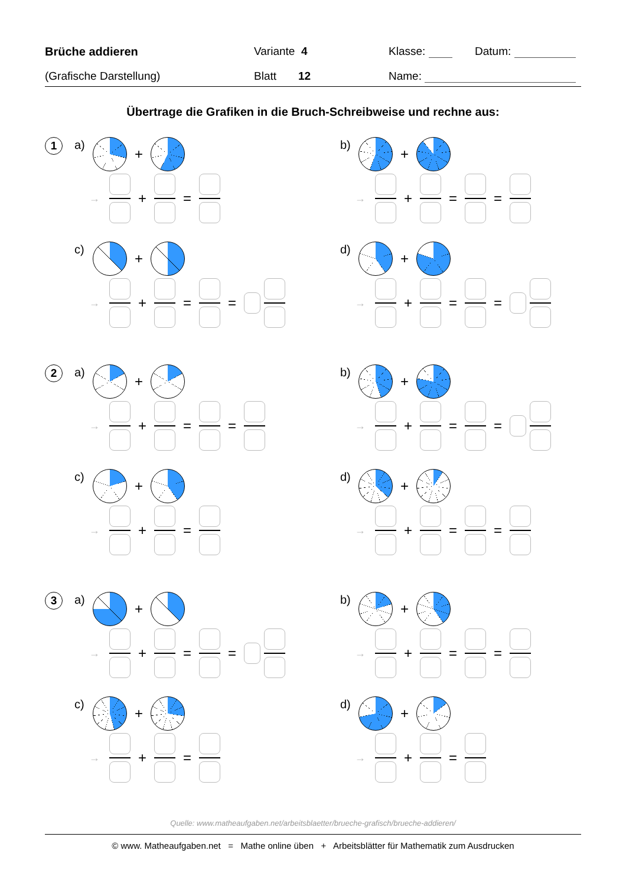Brüche addieren Variante 4 Klasse: Datum:
(Grafische Darstellung) Blatt 12 Name:
Übertrage die Grafiken in die Bruch-Schreibweise und rechne aus:
1
a) +
→
+ =
b) +
→
+ = =
c) +
→
+ = =
d) +
→
+ = =
2
a) +
→
+ = =
b) +
→
+ = =
c) +
→
+ =
d) +
→
+ = =
3
a) +
→
+ = =
b) +
→
+ = =
c) +
→
+ =
d) +
→
+ =
Quelle: www.matheaufgaben.net/arbeitsblaetter/brueche-grafisch/brueche-addieren/
© www. Matheaufgaben.net = Mathe online üben + Arbeitsblätter für Mathematik zum Ausdrucken